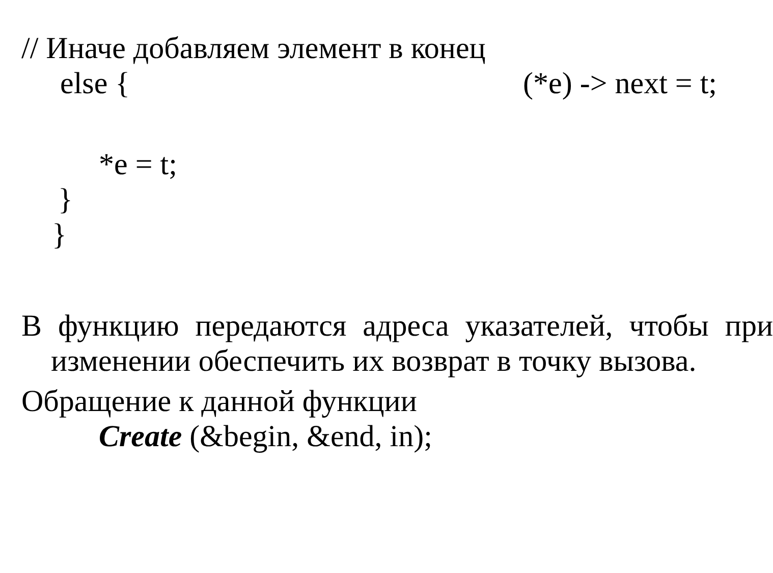// Иначе добавляем элемент в конец
else { (*e) -> next = t;
*e = t;
}
}
В функцию передаются адреса указателей, чтобы при изменении обеспечить их возврат в точку вызова.
Обращение к данной функции
Create (&begin, &end, in);